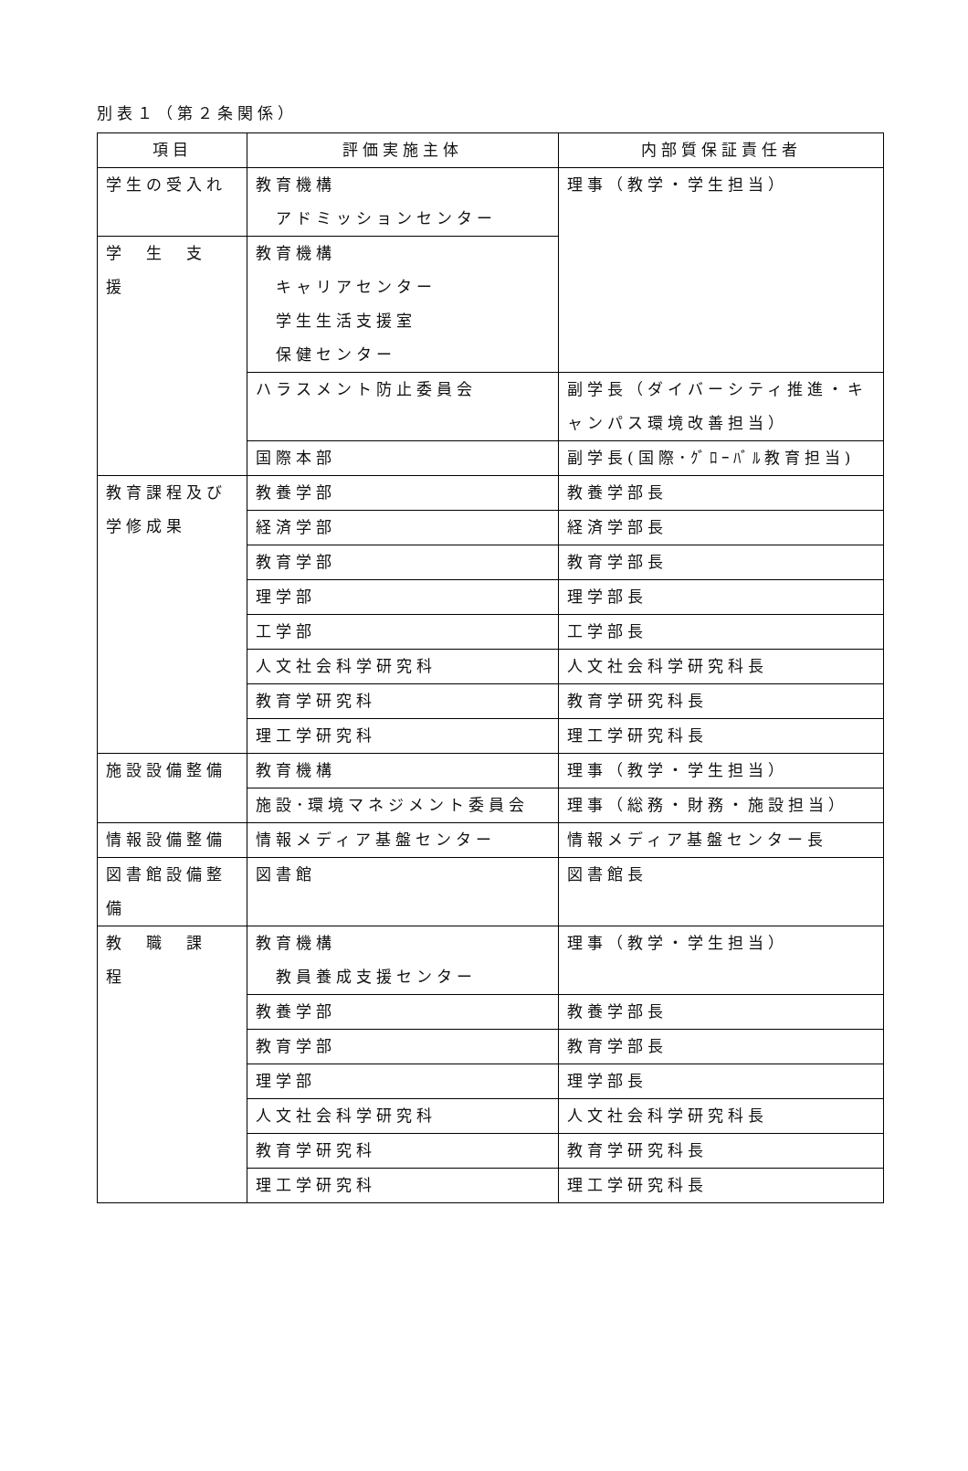別表１（第２条関係）
| 項目 | 評価実施主体 | 内部質保証責任者 |
| --- | --- | --- |
| 学生の受入れ | 教育機構 アドミッションセンター | 理事（教学・学生担当） |
| 学 生 支 援 | 教育機構 キャリアセンター 学生生活支援室 保健センター | |
| | ハラスメント防止委員会 | 副学長（ダイバーシティ推進・キャンパス環境改善担当） |
| | 国際本部 | 副学長(国際･ｸﾞﾛｰﾊﾞﾙ教育担当) |
| 教育課程及び学修成果 | 教養学部 | 教養学部長 |
| | 経済学部 | 経済学部長 |
| | 教育学部 | 教育学部長 |
| | 理学部 | 理学部長 |
| | 工学部 | 工学部長 |
| | 人文社会科学研究科 | 人文社会科学研究科長 |
| | 教育学研究科 | 教育学研究科長 |
| | 理工学研究科 | 理工学研究科長 |
| 施設設備整備 | 教育機構 | 理事（教学・学生担当） |
| | 施設･環境マネジメント委員会 | 理事（総務・財務・施設担当） |
| 情報設備整備 | 情報メディア基盤センター | 情報メディア基盤センター長 |
| 図書館設備整備 | 図書館 | 図書館長 |
| 教 職 課 程 | 教育機構 教員養成支援センター | 理事（教学・学生担当） |
| | 教養学部 | 教養学部長 |
| | 教育学部 | 教育学部長 |
| | 理学部 | 理学部長 |
| | 人文社会科学研究科 | 人文社会科学研究科長 |
| | 教育学研究科 | 教育学研究科長 |
| | 理工学研究科 | 理工学研究科長 |